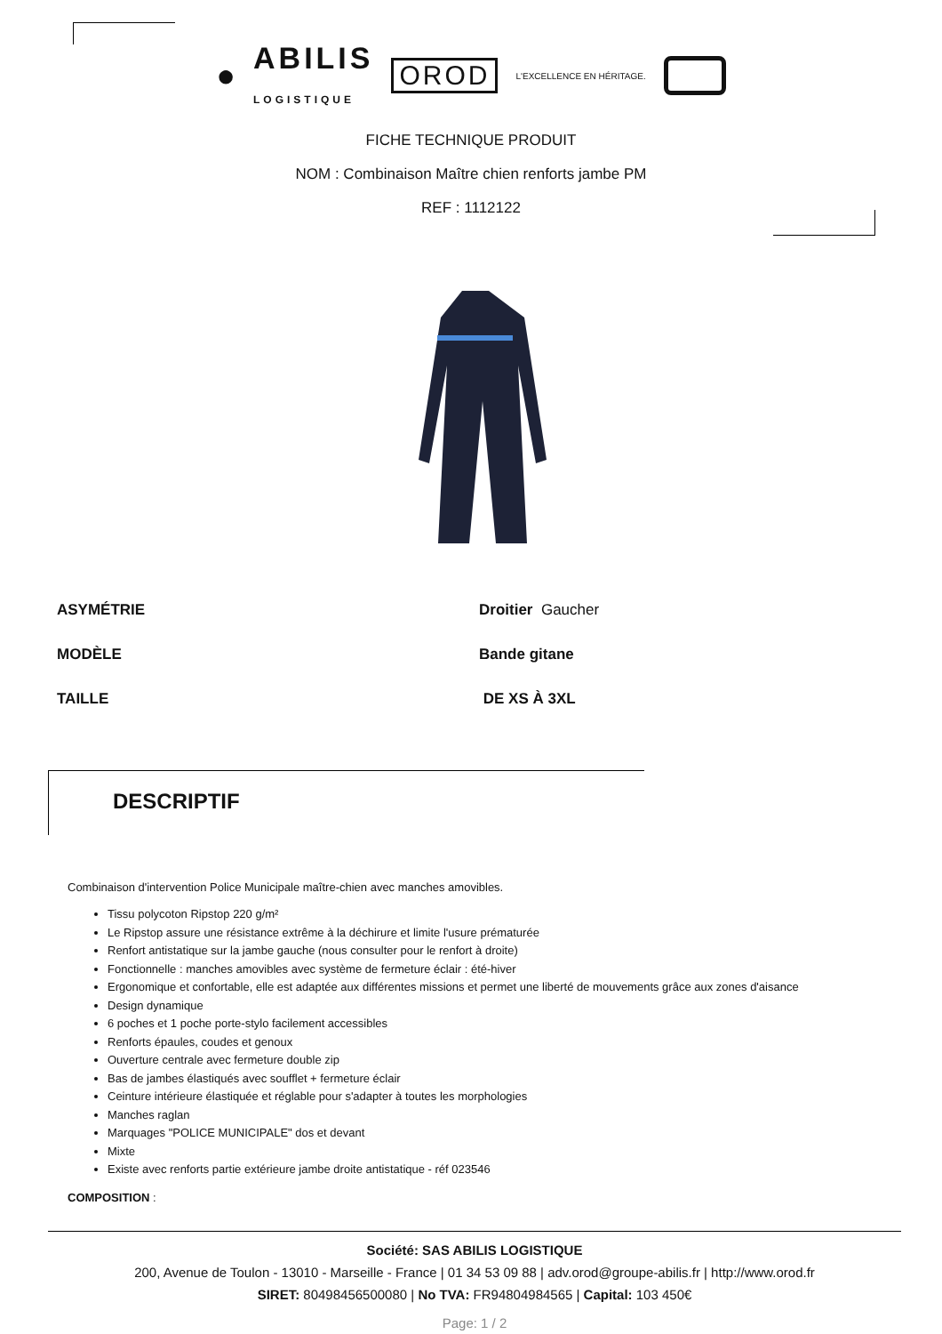● ABILIS
LOGISTIQUE OROD L'EXCELLENCE EN HÉRITAGE.
FICHE TECHNIQUE PRODUIT
NOM : Combinaison Maître chien renforts jambe PM
REF : 1112122
ASYMÉTRIE Droitier Gaucher
MODÈLE Bande gitane
TAILLE DE XS À 3XL
DESCRIPTIF
Combinaison d'intervention Police Municipale maître-chien avec manches amovibles.
Tissu polycoton Ripstop 220 g/m²
Le Ripstop assure une résistance extrême à la déchirure et limite l'usure prématurée
Renfort antistatique sur la jambe gauche (nous consulter pour le renfort à droite)
Fonctionnelle : manches amovibles avec système de fermeture éclair : été-hiver
Ergonomique et confortable, elle est adaptée aux différentes missions et permet une liberté de mouvements grâce aux zones d'aisance
Design dynamique
6 poches et 1 poche porte-stylo facilement accessibles
Renforts épaules, coudes et genoux
Ouverture centrale avec fermeture double zip
Bas de jambes élastiqués avec soufflet + fermeture éclair
Ceinture intérieure élastiquée et réglable pour s'adapter à toutes les morphologies
Manches raglan
Marquages "POLICE MUNICIPALE" dos et devant
Mixte
Existe avec renforts partie extérieure jambe droite antistatique - réf 023546
COMPOSITION :
Société: SAS ABILIS LOGISTIQUE
200, Avenue de Toulon - 13010 - Marseille - France | 01 34 53 09 88 | adv.orod@groupe-abilis.fr | http://www.orod.fr
SIRET: 80498456500080 | No TVA: FR94804984565 | Capital: 103 450€
Page: 1 / 2